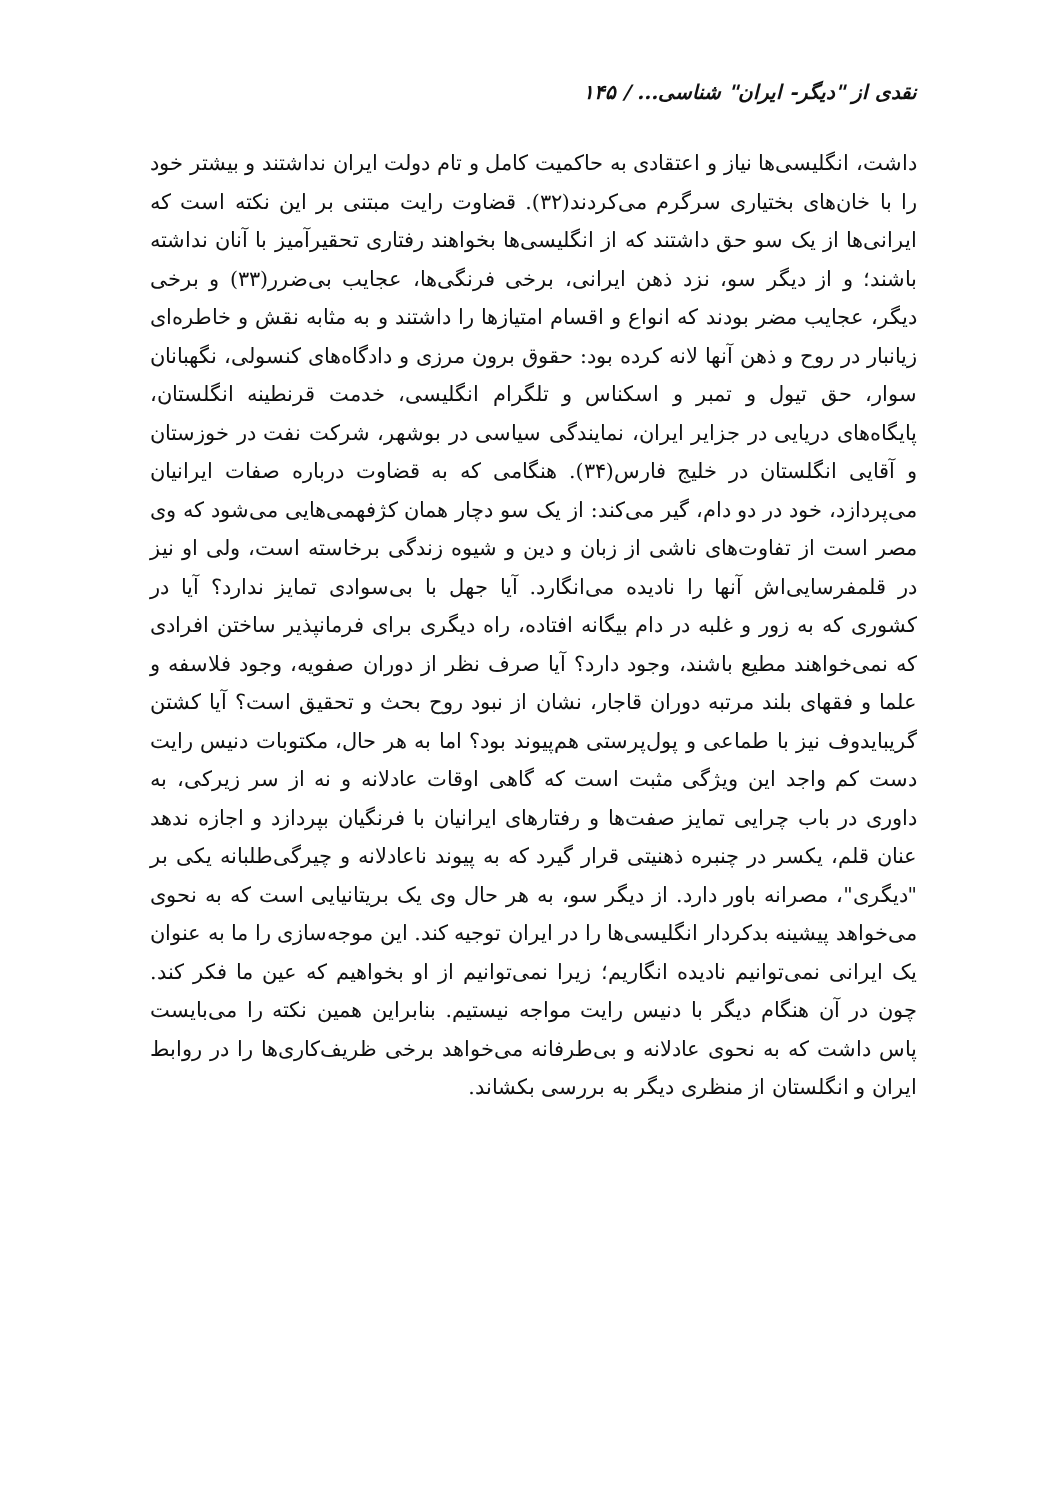نقدی از "دیگر- ایران" شناسی... / ۱۴۵
داشت، انگلیسی‌ها نیاز و اعتقادی به حاکمیت کامل و تام دولت ایران نداشتند و بیشتر خود را با خان‌های بختیاری سرگرم می‌کردند(۳۲). قضاوت رایت مبتنی بر این نکته است که ایرانی‌ها از یک سو حق داشتند که از انگلیسی‌ها بخواهند رفتاری تحقیرآمیز با آنان نداشته باشند؛ و از دیگر سو، نزد ذهن ایرانی، برخی فرنگی‌ها، عجایب بی‌ضرر(۳۳) و برخی دیگر، عجایب مضر بودند که انواع و اقسام امتیازها را داشتند و به مثابه نقش و خاطره‌ای زیانبار در روح و ذهن آنها لانه کرده بود: حقوق برون مرزی و دادگاه‌های کنسولی، نگهبانان سوار، حق تیول و تمبر و اسکناس و تلگرام انگلیسی، خدمت قرنطینه انگلستان، پایگاه‌های دریایی در جزایر ایران، نمایندگی سیاسی در بوشهر، شرکت نفت در خوزستان و آقایی انگلستان در خلیج فارس(۳۴). هنگامی که به قضاوت درباره صفات ایرانیان می‌پردازد، خود در دو دام، گیر می‌کند: از یک سو دچار همان کژفهمی‌هایی می‌شود که وی مصر است از تفاوت‌های ناشی از زبان و دین و شیوه زندگی برخاسته است، ولی او نیز در قلمفرسایی‌اش آنها را نادیده می‌انگارد. آیا جهل با بی‌سوادی تمایز ندارد؟ آیا در کشوری که به زور و غلبه در دام بیگانه افتاده، راه دیگری برای فرمانپذیر ساختن افرادی که نمی‌خواهند مطیع باشند، وجود دارد؟ آیا صرف نظر از دوران صفویه، وجود فلاسفه و علما و فقهای بلند مرتبه دوران قاجار، نشان از نبود روح بحث و تحقیق است؟ آیا کشتن گریبایدوف نیز با طماعی و پول‌پرستی هم‌پیوند بود؟ اما به هر حال، مکتوبات دنیس رایت دست کم واجد این ویژگی مثبت است که گاهی اوقات عادلانه و نه از سر زیرکی، به داوری در باب چرایی تمایز صفت‌ها و رفتارهای ایرانیان با فرنگیان بپردازد و اجازه ندهد عنان قلم، یکسر در چنبره ذهنیتی قرار گیرد که به پیوند ناعادلانه و چیرگی‌طلبانه یکی بر "دیگری"، مصرانه باور دارد. از دیگر سو، به هر حال وی یک بریتانیایی است که به نحوی می‌خواهد پیشینه بدکردار انگلیسی‌ها را در ایران توجیه کند. این موجه‌سازی را ما به عنوان یک ایرانی نمی‌توانیم نادیده انگاریم؛ زیرا نمی‌توانیم از او بخواهیم که عین ما فکر کند. چون در آن هنگام دیگر با دنیس رایت مواجه نیستیم. بنابراین همین نکته را می‌بایست پاس داشت که به نحوی عادلانه و بی‌طرفانه می‌خواهد برخی ظریف‌کاری‌ها را در روابط ایران و انگلستان از منظری دیگر به بررسی بکشاند.